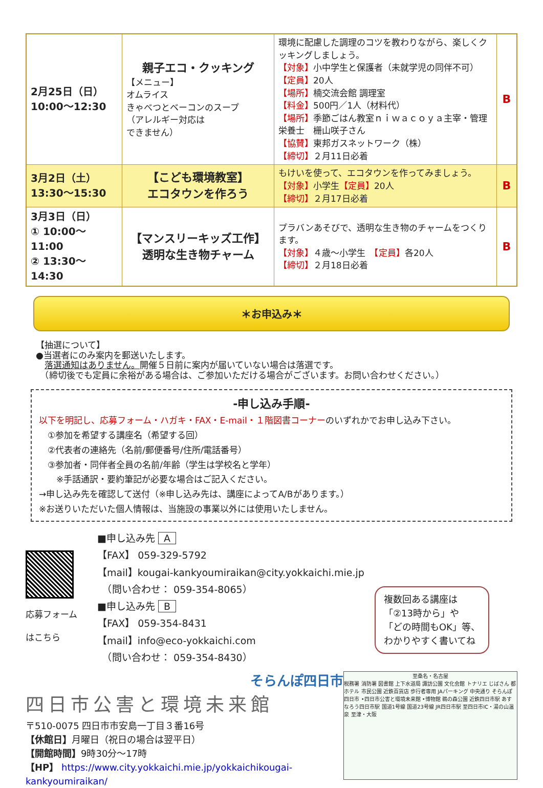| 2月25日（日） 10:00〜12:30 | 親子エコ・クッキング 【メニュー】 オムライス きゃべつとベーコンのスープ （アレルギー対応は できません） | 環境に配慮した調理のコツを教わりながら、楽しくクッキングしましょう。 【対象】 小中学生と保護者（未就学児の同伴不可） 【定員】 20人 【場所】 楠交流会館 調理室 【料金】 500円／1人（材料代） 【場所】 季節ごはん教室ｎｉｗａｃｏｙａ主宰・管理栄養士 栅山咲子さん 【協賛】 東邦ガスネットワーク（株） 【締切】 ２月11日必着 | B |
| 3月2日（土） 13:30〜15:30 | 【こども環境教室】 エコタウンを作ろう | もけいを使って、エコタウンを作ってみましょう。 【対象】 小学生 【定員】 20人 【締切】 ２月17日必着 | B |
| 3月3日（日） ① 10:00〜11:00 ② 13:30〜14:30 | 【マンスリーキッズ工作】 透明な生き物チャーム | プラバンあそびで、透明な生き物のチャームをつくります。 【対象】 ４歳〜小学生 【定員】 各20人 【締切】 ２月18日必着 | B |
＊お申込み＊
【抽選について】
●当選者にのみ案内を郵送いたします。
　落選通知はありません。開催５日前に案内が届いていない場合は落選です。
　（締切後でも定員に余裕がある場合は、ご参加いただける場合がございます。お問い合わせください。）
-申し込み手順-
以下を明記し、応募フォーム・ハガキ・FAX・E-mail・１階図書コーナーのいずれかでお申し込み下さい。
　①参加を希望する講座名（希望する回）
　②代表者の連絡先（名前/郵便番号/住所/電話番号）
　③参加者・同伴者全員の名前/年齢（学生は学校名と学年）
　　※手話通訳・要約筆記が必要な場合はご記入ください。
→申し込み先を確認して送付（※申し込み先は、講座によってA/Bがあります。）
※お送りいただいた個人情報は、当施設の事業以外には使用いたしません。
応募フォーム
はこちら
■申し込み先 A
【FAX】 059-329-5792
【mail】kougai-kankyoumiraikan@city.yokkaichi.mie.jp
　（問い合わせ： 059-354-8065）
■申し込み先 B
【FAX】 059-354-8431
【mail】info@eco-yokkaichi.com
　（問い合わせ： 059-354-8430）
複数回ある講座は
「②13時から」や
「どの時間もOK」等、
わかりやすく書いてね
そらんぽ四日市
四日市公害と環境未来館
〒510-0075 四日市市安島一丁目３番16号
【休館日】月曜日（祝日の場合は翌平日）
【開館時間】9時30分〜17時
【HP】 https://www.city.yokkaichi.mie.jp/yokkaichikougai-kankyoumiraikan/
至桑名・名古屋
税務署 消防署 図書館 上下水道局 諏訪公園 文化会館 トナリエ じばさん 都ホテル 市民公園 近鉄百貨店 歩行者専用 JAパーキング 中央通り そらんぽ四日市 •四日市公害と環境未来館 •博物館 鵜の森公園 近鉄四日市駅 あすなろう四日市駅 国道1号線 国道23号線 JR四日市駅 至四日市IC・湯の山温泉 至津・大阪